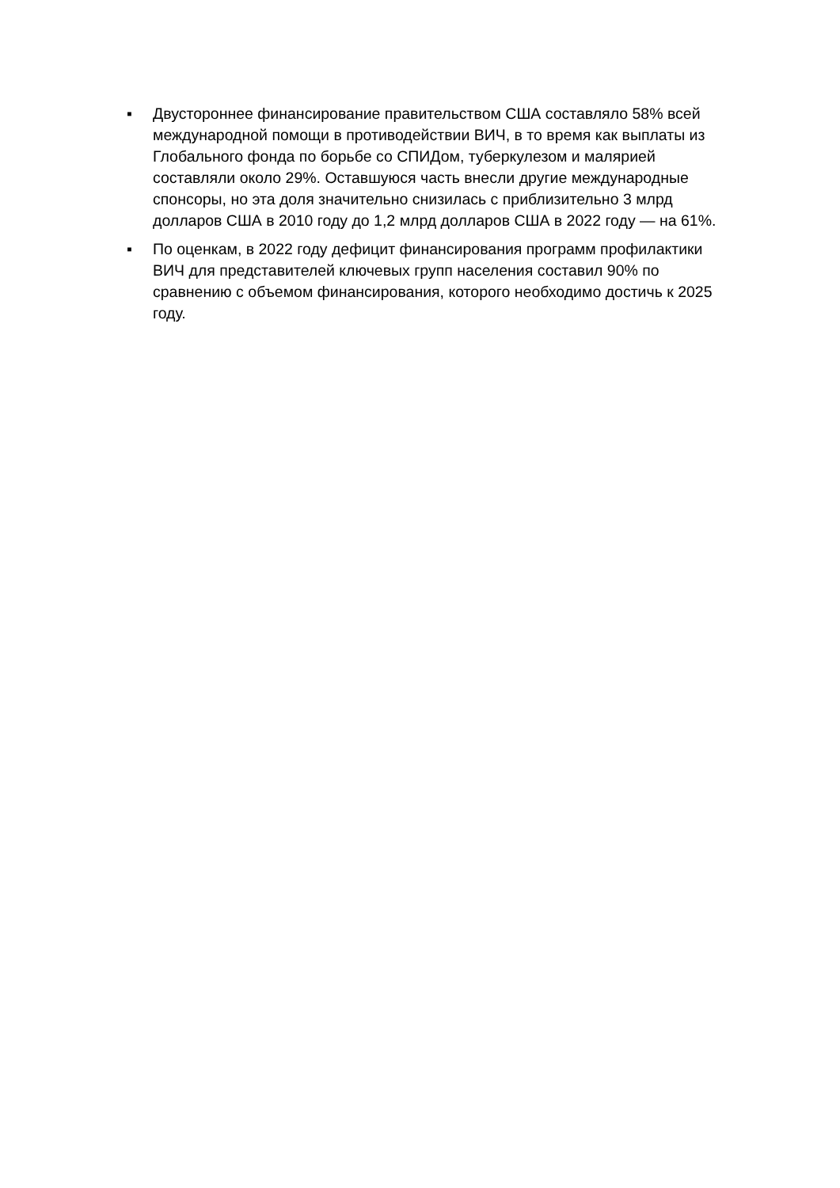▪ Двустороннее финансирование правительством США составляло 58% всей международной помощи в противодействии ВИЧ, в то время как выплаты из Глобального фонда по борьбе со СПИДом, туберкулезом и малярией составляли около 29%. Оставшуюся часть внесли другие международные спонсоры, но эта доля значительно снизилась с приблизительно 3 млрд долларов США в 2010 году до 1,2 млрд долларов США в 2022 году — на 61%.
▪ По оценкам, в 2022 году дефицит финансирования программ профилактики ВИЧ для представителей ключевых групп населения составил 90% по сравнению с объемом финансирования, которого необходимо достичь к 2025 году.